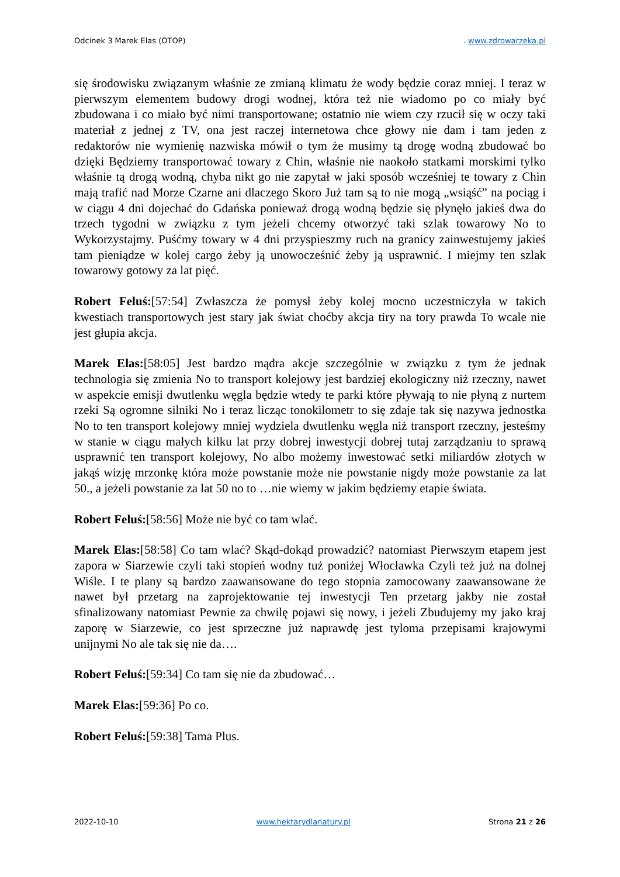Odcinek 3 Marek Elas (OTOP). www.zdrowarzeka.pl
się środowisku związanym właśnie ze zmianą klimatu że wody będzie coraz mniej. I teraz w pierwszym elementem budowy drogi wodnej, która też nie wiadomo po co miały być zbudowana i co miało być nimi transportowane; ostatnio nie wiem czy rzucił się w oczy taki materiał z jednej z TV, ona jest raczej internetowa chce głowy nie dam i tam jeden z redaktorów nie wymienię nazwiska mówił o tym że musimy tą drogę wodną zbudować bo dzięki Będziemy transportować towary z Chin, właśnie nie naokoło statkami morskimi tylko właśnie tą drogą wodną, chyba nikt go nie zapytał w jaki sposób wcześniej te towary z Chin mają trafić nad Morze Czarne ani dlaczego Skoro Już tam są to nie mogą „wsiąść” na pociąg i w ciągu 4 dni dojechać do Gdańska ponieważ drogą wodną będzie się płynęło jakieś dwa do trzech tygodni w związku z tym jeżeli chcemy otworzyć taki szlak towarowy No to Wykorzystajmy. Puśćmy towary w 4 dni przyspieszmy ruch na granicy zainwestujemy jakieś tam pieniądze w kolej cargo żeby ją unowocześnić żeby ją usprawnić. I miejmy ten szlak towarowy gotowy za lat pięć.
Robert Feluś:[57:54] Zwłaszcza że pomysł żeby kolej mocno uczestniczyła w takich kwestiach transportowych jest stary jak świat choćby akcja tiry na tory prawda To wcale nie jest głupia akcja.
Marek Elas:[58:05] Jest bardzo mądra akcje szczególnie w związku z tym że jednak technologia się zmienia No to transport kolejowy jest bardziej ekologiczny niż rzeczny, nawet w aspekcie emisji dwutlenku węgla będzie wtedy te parki które pływają to nie płyną z nurtem rzeki Są ogromne silniki No i teraz licząc tonokilometr to się zdaje tak się nazywa jednostka No to ten transport kolejowy mniej wydziela dwutlenku węgla niż transport rzeczny, jesteśmy w stanie w ciągu małych kilku lat przy dobrej inwestycji dobrej tutaj zarządzaniu to sprawą usprawnić ten transport kolejowy, No albo możemy inwestować setki miliardów złotych w jakąś wizję mrzonkę która może powstanie może nie powstanie nigdy może powstanie za lat 50., a jeżeli powstanie za lat 50 no to …nie wiemy w jakim będziemy etapie świata.
Robert Feluś:[58:56] Może nie być co tam wlać.
Marek Elas:[58:58] Co tam wlać? Skąd-dokąd prowadzić? natomiast Pierwszym etapem jest zapora w Siarzewie czyli taki stopień wodny tuż poniżej Włocławka Czyli też już na dolnej Wiśle. I te plany są bardzo zaawansowane do tego stopnia zamocowany zaawansowane że nawet był przetarg na zaprojektowanie tej inwestycji Ten przetarg jakby nie został sfinalizowany natomiast Pewnie za chwilę pojawi się nowy, i jeżeli Zbudujemy my jako kraj zaporę w Siarzewie, co jest sprzeczne już naprawdę jest tyloma przepisami krajowymi unijnymi No ale tak się nie da….
Robert Feluś:[59:34] Co tam się nie da zbudować…
Marek Elas:[59:36] Po co.
Robert Feluś:[59:38] Tama Plus.
2022-10-10 www.hektarydlanatury.pl Strona 21 z 26